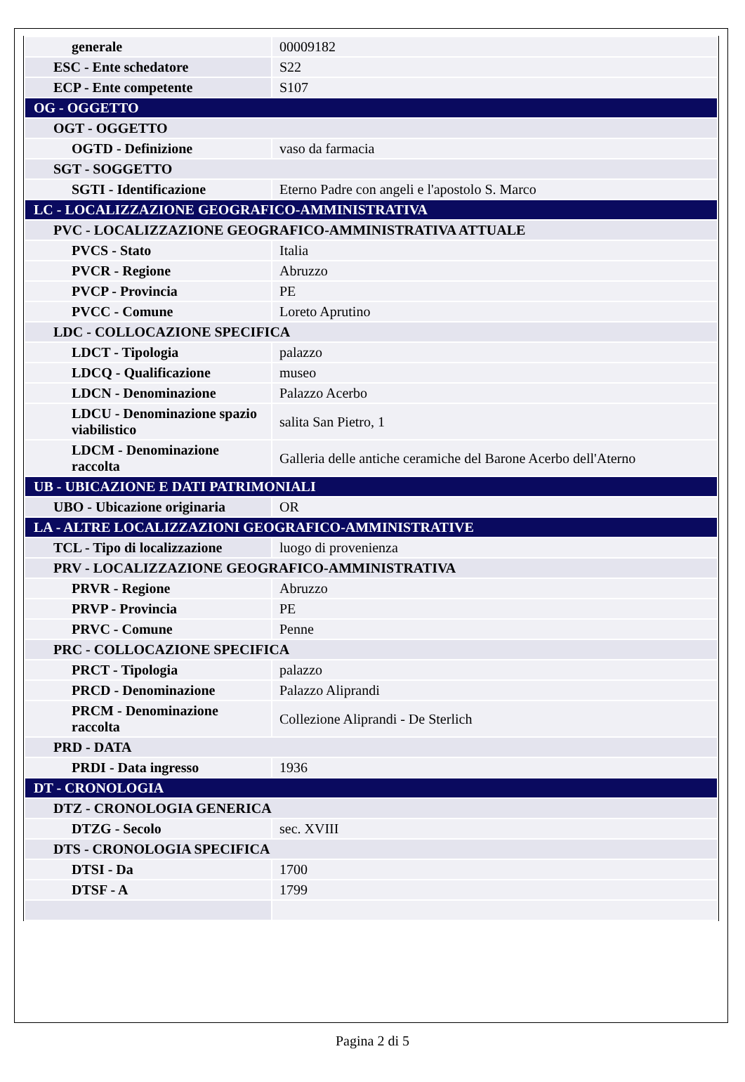| generale | 00009182 |
| ESC - Ente schedatore | S22 |
| ECP - Ente competente | S107 |
| OG - OGGETTO | |
| OGT - OGGETTO | |
| OGTD - Definizione | vaso da farmacia |
| SGT - SOGGETTO | |
| SGTI - Identificazione | Eterno Padre con angeli e l'apostolo S. Marco |
| LC - LOCALIZZAZIONE GEOGRAFICO-AMMINISTRATIVA | |
| PVC - LOCALIZZAZIONE GEOGRAFICO-AMMINISTRATIVA ATTUALE | |
| PVCS - Stato | Italia |
| PVCR - Regione | Abruzzo |
| PVCP - Provincia | PE |
| PVCC - Comune | Loreto Aprutino |
| LDC - COLLOCAZIONE SPECIFICA | |
| LDCT - Tipologia | palazzo |
| LDCQ - Qualificazione | museo |
| LDCN - Denominazione | Palazzo Acerbo |
| LDCU - Denominazione spazio viabilistico | salita San Pietro, 1 |
| LDCM - Denominazione raccolta | Galleria delle antiche ceramiche del Barone Acerbo dell'Aterno |
| UB - UBICAZIONE E DATI PATRIMONIALI | |
| UBO - Ubicazione originaria | OR |
| LA - ALTRE LOCALIZZAZIONI GEOGRAFICO-AMMINISTRATIVE | |
| TCL - Tipo di localizzazione | luogo di provenienza |
| PRV - LOCALIZZAZIONE GEOGRAFICO-AMMINISTRATIVA | |
| PRVR - Regione | Abruzzo |
| PRVP - Provincia | PE |
| PRVC - Comune | Penne |
| PRC - COLLOCAZIONE SPECIFICA | |
| PRCT - Tipologia | palazzo |
| PRCD - Denominazione | Palazzo Aliprandi |
| PRCM - Denominazione raccolta | Collezione Aliprandi - De Sterlich |
| PRD - DATA | |
| PRDI - Data ingresso | 1936 |
| DT - CRONOLOGIA | |
| DTZ - CRONOLOGIA GENERICA | |
| DTZG - Secolo | sec. XVIII |
| DTS - CRONOLOGIA SPECIFICA | |
| DTSI - Da | 1700 |
| DTSF - A | 1799 |
Pagina 2 di 5